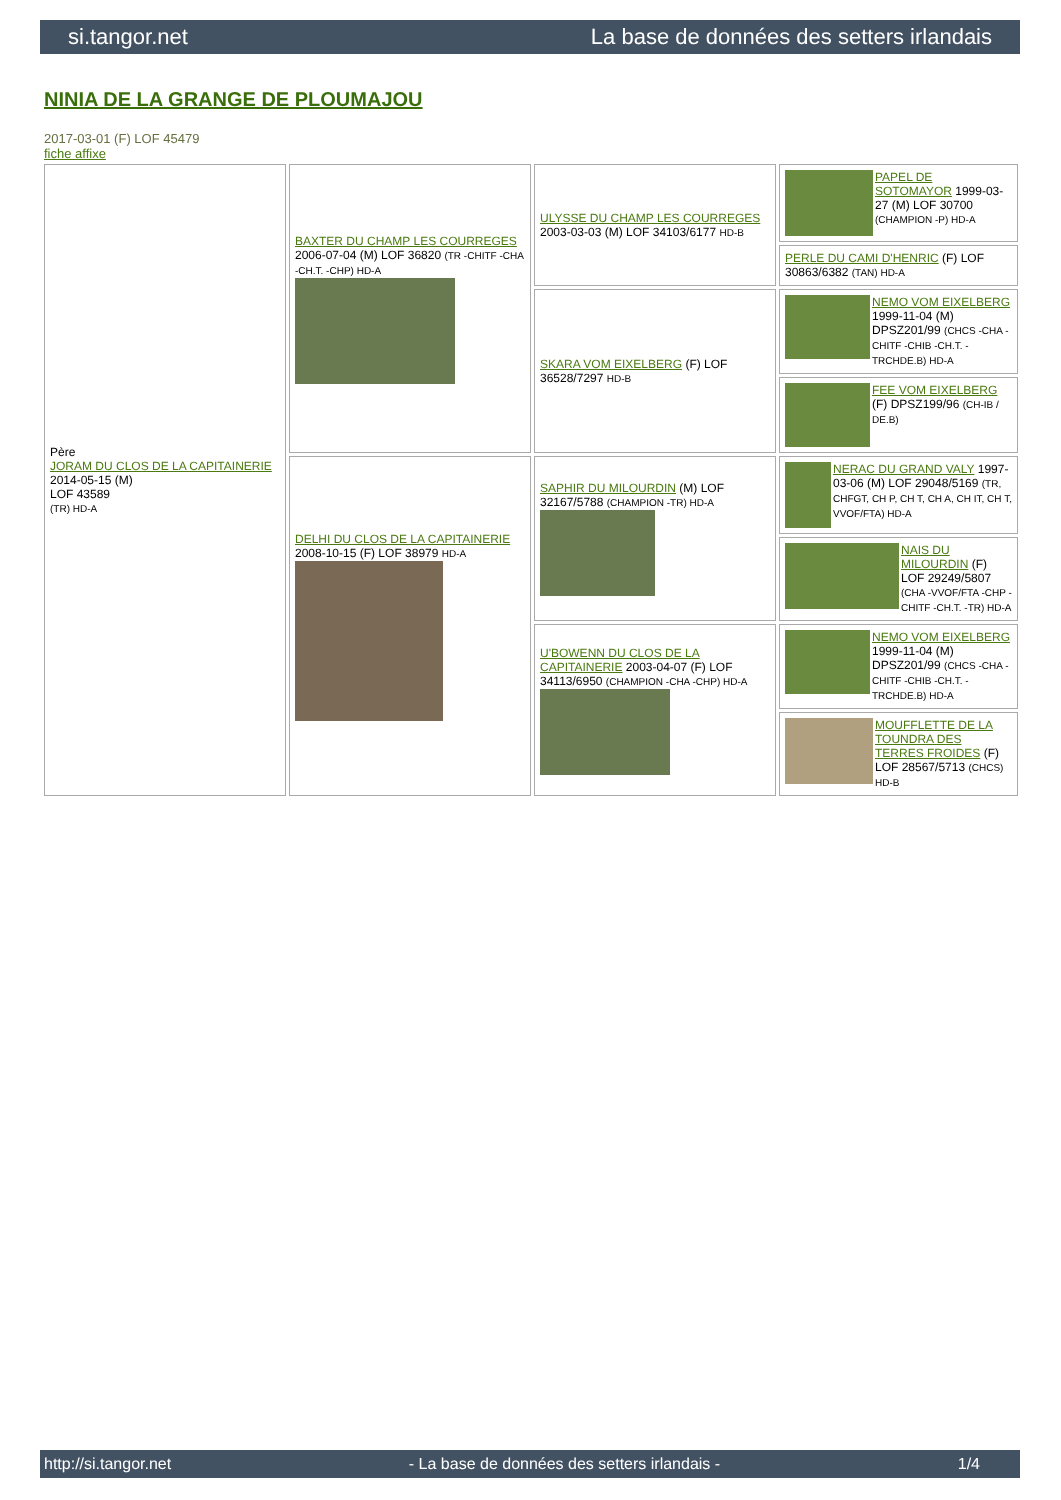si.tangor.net La base de données des setters irlandais
NINIA DE LA GRANGE DE PLOUMAJOU
2017-03-01 (F) LOF 45479
fiche affixe
| Père JORAM DU CLOS DE LA CAPITAINERIE 2014-05-15 (M) LOF 43589 (TR) HD-A | BAXTER DU CHAMP LES COURREGES 2006-07-04 (M) LOF 36820 (TR -CHITF -CHA -CH.T. -CHP) HD-A | ULYSSE DU CHAMP LES COURREGES 2003-03-03 (M) LOF 34103/6177 HD-B | PAPEL DE SOTOMAYOR 1999-03-27 (M) LOF 30700 (CHAMPION -P) HD-A |
| | | | PERLE DU CAMI D'HENRIC (F) LOF 30863/6382 (TAN) HD-A |
| | | SKARA VOM EIXELBERG (F) LOF 36528/7297 HD-B | NEMO VOM EIXELBERG 1999-11-04 (M) DPSZ201/99 (CHCS -CHA -CHITF -CHIB -CH.T. -TRCHDE.B) HD-A |
| | | | FEE VOM EIXELBERG (F) DPSZ199/96 (CH-IB / DE.B) |
| | DELHI DU CLOS DE LA CAPITAINERIE 2008-10-15 (F) LOF 38979 HD-A | SAPHIR DU MILOURDIN (M) LOF 32167/5788 (CHAMPION -TR) HD-A | NERAC DU GRAND VALY 1997-03-06 (M) LOF 29048/5169 (TR, CHFGT, CH P, CH T, CH A, CH IT, CH T, VVOF/FTA) HD-A |
| | | | NAIS DU MILOURDIN (F) LOF 29249/5807 (CHA -VVOF/FTA -CHP -CHITF -CH.T. -TR) HD-A |
| | | U'BOWENN DU CLOS DE LA CAPITAINERIE 2003-04-07 (F) LOF 34113/6950 (CHAMPION -CHA -CHP) HD-A | NEMO VOM EIXELBERG 1999-11-04 (M) DPSZ201/99 (CHCS -CHA -CHITF -CHIB -CH.T. -TRCHDE.B) HD-A |
| | | | MOUFFLETTE DE LA TOUNDRA DES TERRES FROIDES (F) LOF 28567/5713 (CHCS) HD-B |
http://si.tangor.net - La base de données des setters irlandais - 1/4